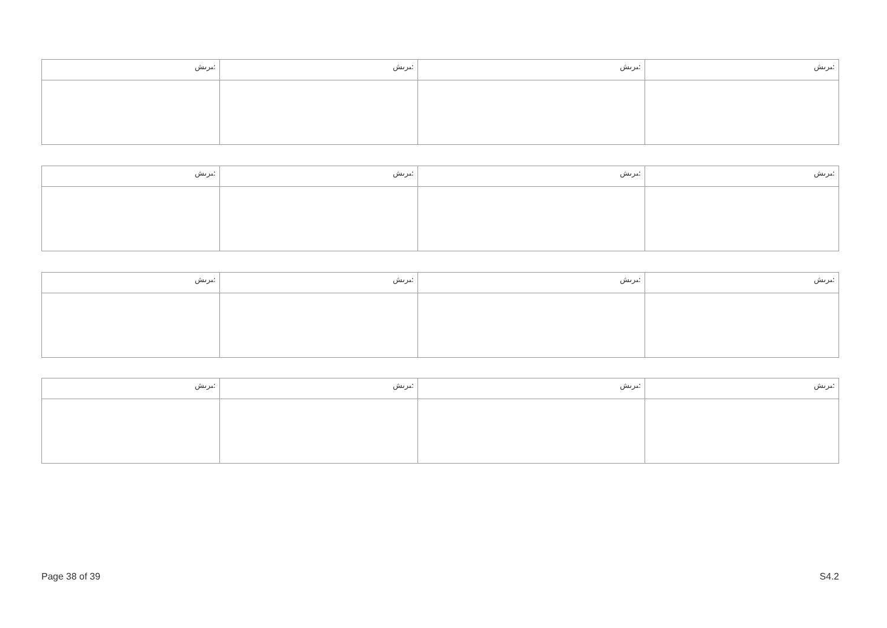| ﯩﺮﯨﺶ: | ﯩﺮﯨﺶ: | ﯩﺮﯨﺶ: | ﯩﺮﯨﺶ: |
| ﯩﺮﯨﺶ: | ﯩﺮﯨﺶ: | ﯩﺮﯨﺶ: | ﯩﺮﯨﺶ: |
| ﯩﺮﯨﺶ: | ﯩﺮﯨﺶ: | ﯩﺮﯨﺶ: | ﯩﺮﯨﺶ: |
| ﯩﺮﯨﺶ: | ﯩﺮﯨﺶ: | ﯩﺮﯨﺶ: | ﯩﺮﯨﺶ: |
Page 38 of 39 S4.2